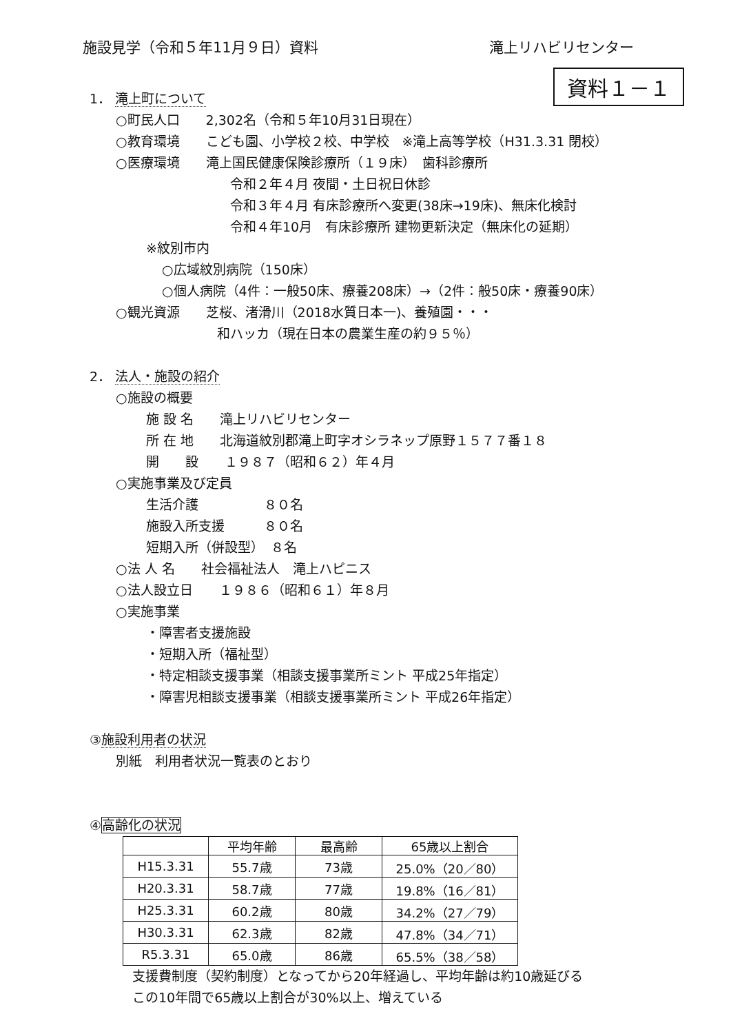施設見学（令和５年11月９日）資料 滝上リハビリセンター
資料１－１
1． 滝上町について
○町民人口　　2,302名（令和５年10月31日現在）
○教育環境　　こども園、小学校２校、中学校　※滝上高等学校（H31.3.31 閉校）
○医療環境　　滝上国民健康保険診療所（１９床）　歯科診療所
令和２年４月 夜間・土日祝日休診
令和３年４月 有床診療所へ変更(38床→19床)、無床化検討
令和４年10月　有床診療所 建物更新決定（無床化の延期）
※紋別市内
○広域紋別病院（150床）
○個人病院（4件：一般50床、療養208床）→（2件：般50床・療養90床）
○観光資源　　芝桜、渚滑川（2018水質日本一)、養殖園・・・
和ハッカ（現在日本の農業生産の約９５％）
2． 法人・施設の紹介
○施設の概要
施 設 名　　滝上リハビリセンター
所 在 地　　北海道紋別郡滝上町字オシラネップ原野１５７７番１８
開　　設　　１９８７（昭和６２）年４月
○実施事業及び定員
生活介護　　　　　８０名
施設入所支援　　　８０名
短期入所（併設型）　８名
○法 人 名　　社会福祉法人　滝上ハピニス
○法人設立日　　１９８６（昭和６１）年８月
○実施事業
・障害者支援施設
・短期入所（福祉型）
・特定相談支援事業（相談支援事業所ミント 平成25年指定）
・障害児相談支援事業（相談支援事業所ミント 平成26年指定）
③施設利用者の状況
別紙　利用者状況一覧表のとおり
④高齢化の状況
| | 平均年齢 | 最高齢 | 65歳以上割合 |
| --- | --- | --- | --- |
| H15.3.31 | 55.7歳 | 73歳 | 25.0%（20／80） |
| H20.3.31 | 58.7歳 | 77歳 | 19.8%（16／81） |
| H25.3.31 | 60.2歳 | 80歳 | 34.2%（27／79） |
| H30.3.31 | 62.3歳 | 82歳 | 47.8%（34／71） |
| R5.3.31 | 65.0歳 | 86歳 | 65.5%（38／58） |
支援費制度（契約制度）となってから20年経過し、平均年齢は約10歳延びる
この10年間で65歳以上割合が30%以上、増えている